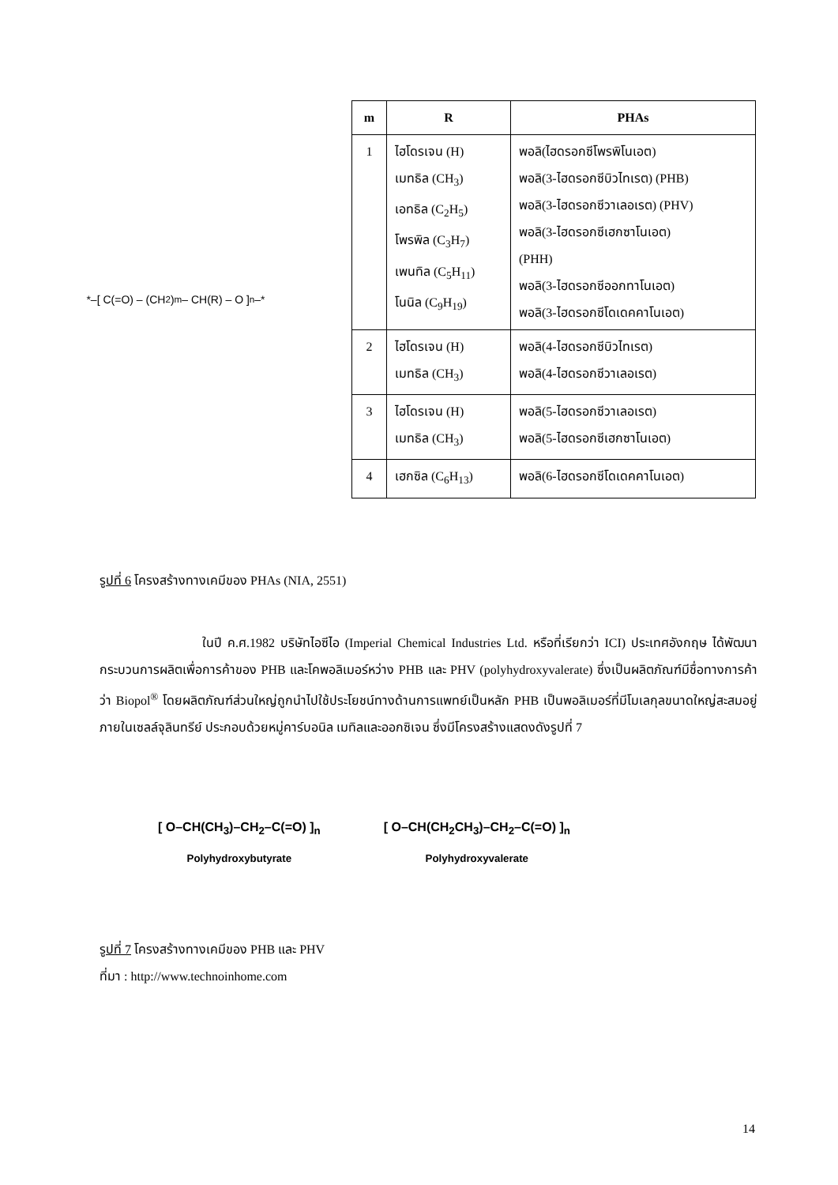*–[ C(=O) – (CH<sub>2</sub>)<sub>m</sub> – CH(R) – O ]<sub>n</sub>–*
| m | R | PHAs |
| --- | --- | --- |
| 1 | ไฮโดรเจน (H) เมทธิล (CH<sub>3</sub>) เอทธิล (C<sub>2</sub>H<sub>5</sub>) โพรพิล (C<sub>3</sub>H<sub>7</sub>) เพนทิล (C<sub>5</sub>H<sub>11</sub>) โนนิล (C<sub>9</sub>H<sub>19</sub>) | พอลิ(ไฮดรอกซีโพรพิโนเอต) พอลิ(3-ไฮดรอกซีบิวไทเรต) (PHB) พอลิ(3-ไฮดรอกซีวาเลอเรต) (PHV) พอลิ(3-ไฮดรอกซีเฮกซาโนเอต) (PHH) พอลิ(3-ไฮดรอกซีออกทาโนเอต) พอลิ(3-ไฮดรอกซีโดเดคคาโนเอต) |
| 2 | ไฮโดรเจน (H) เมทธิล (CH<sub>3</sub>) | พอลิ(4-ไฮดรอกซีบิวไทเรต) พอลิ(4-ไฮดรอกซีวาเลอเรต) |
| 3 | ไฮโดรเจน (H) เมทธิล (CH<sub>3</sub>) | พอลิ(5-ไฮดรอกซีวาเลอเรต) พอลิ(5-ไฮดรอกซีเฮกซาโนเอต) |
| 4 | เฮกซิล (C<sub>6</sub>H<sub>13</sub>) | พอลิ(6-ไฮดรอกซีโดเดคคาโนเอต) |
รูปที่ 6 โครงสร้างทางเคมีของ PHAs (NIA, 2551)
ในปี ค.ศ.1982 บริษัทไอซีไอ (Imperial Chemical Industries Ltd. หรือที่เรียกว่า ICI) ประเทศอังกฤษ ได้พัฒนากระบวนการผลิตเพื่อการค้าของ PHB และโคพอลิเมอร์หว่าง PHB และ PHV (polyhydroxyvalerate) ซึ่งเป็นผลิตภัณฑ์มีชื่อทางการค้าว่า Biopol<sup>®</sup> โดยผลิตภัณฑ์ส่วนใหญ่ถูกนำไปใช้ประโยชน์ทางด้านการแพทย์เป็นหลัก PHB เป็นพอลิเมอร์ที่มีโมเลกุลขนาดใหญ่สะสมอยู่ภายในเซลล์จุลินทรีย์ ประกอบด้วยหมู่คาร์บอนิล เมทิลและออกซิเจน ซึ่งมีโครงสร้างแสดงดังรูปที่ 7
[ O–CH(CH<sub>3</sub>)–CH<sub>2</sub>–C(=O) ]<sub>n</sub>
Polyhydroxybutyrate
[ O–CH(CH<sub>2</sub>CH<sub>3</sub>)–CH<sub>2</sub>–C(=O) ]<sub>n</sub>
Polyhydroxyvalerate
รูปที่ 7 โครงสร้างทางเคมีของ PHB และ PHV
ที่มา : http://www.technoinhome.com
14